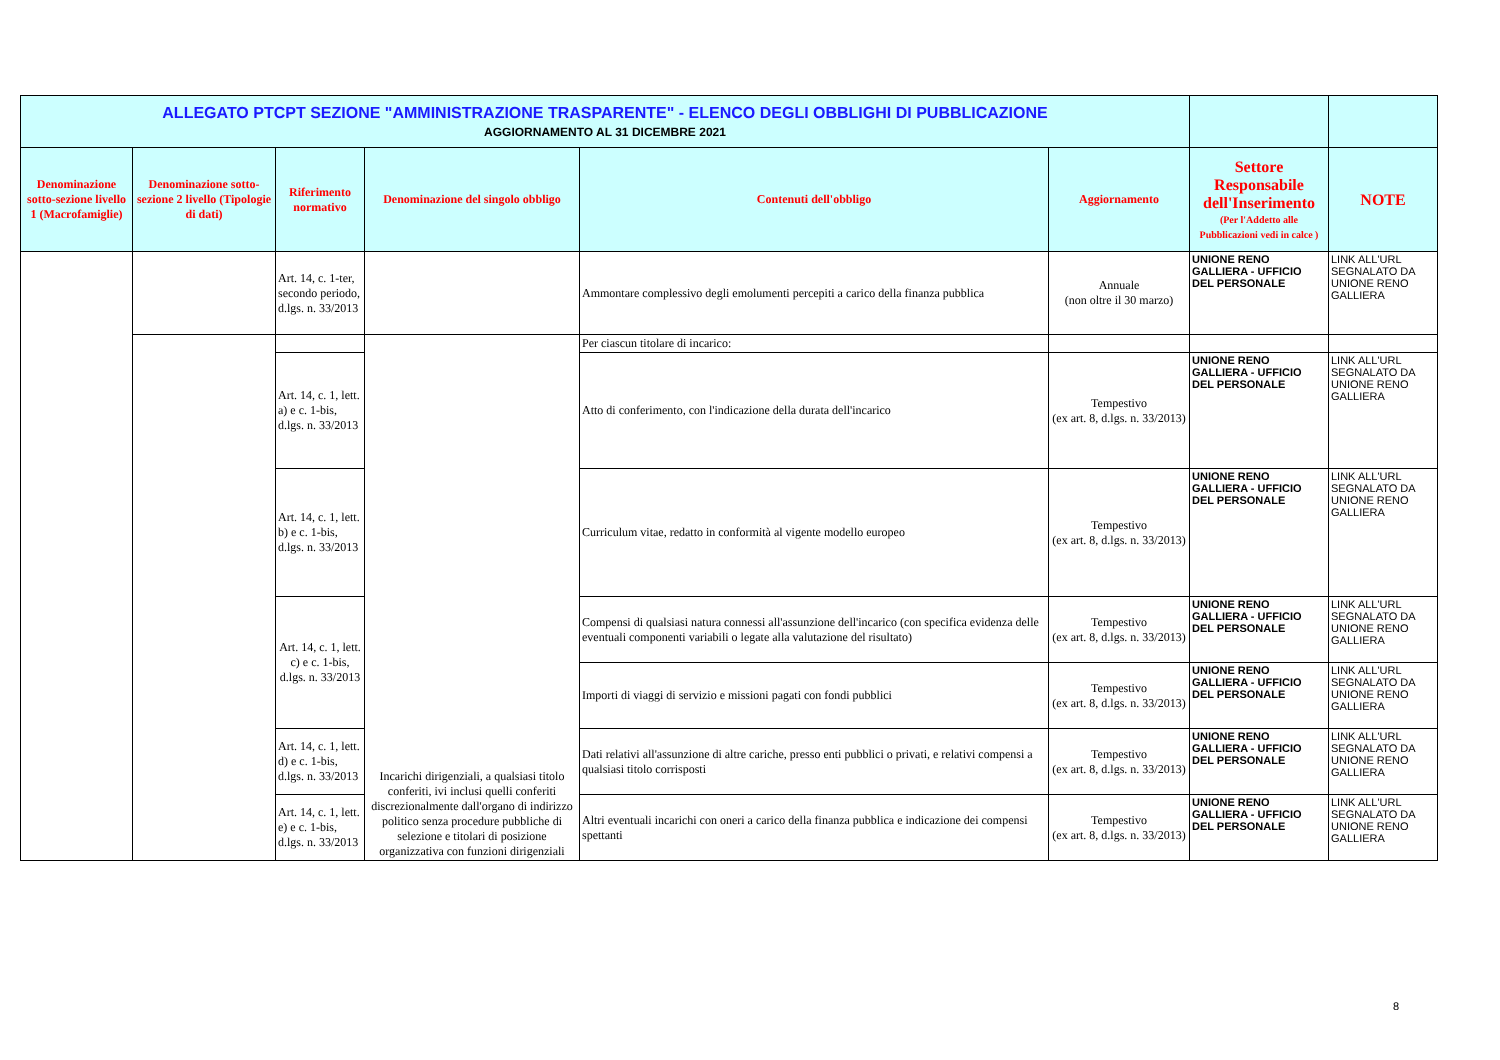| ALLEGATO PTCPT SEZIONE "AMMINISTRAZIONE TRASPARENTE" - ELENCO DEGLI OBBLIGHI DI PUBBLICAZIONE AGGIORNAMENTO AL 31 DICEMBRE 2021 | | | | | | | |
| Denominazione sotto-sezione livello 1 (Macrofamiglie) | Denominazione sotto-sezione 2 livello (Tipologie di dati) | Riferimento normativo | Denominazione del singolo obbligo | Contenuti dell'obbligo | Aggiornamento | Settore Responsabile dell'Inserimento (Per l'Addetto alle Pubblicazioni vedi in calce ) | NOTE |
| | | Art. 14, c. 1-ter, secondo periodo, d.lgs. n. 33/2013 | | Ammontare complessivo degli emolumenti percepiti a carico della finanza pubblica | Annuale (non oltre il 30 marzo) | UNIONE RENO GALLIERA - UFFICIO DEL PERSONALE | LINK ALL'URL SEGNALATO DA UNIONE RENO GALLIERA |
| | | | Incarichi dirigenziali, a qualsiasi titolo conferiti, ivi inclusi quelli conferiti discrezionalmente dall'organo di indirizzo politico senza procedure pubbliche di selezione e titolari di posizione organizzativa con funzioni dirigenziali | Per ciascun titolare di incarico: | | | |
| | | Art. 14, c. 1, lett. a) e c. 1-bis, d.lgs. n. 33/2013 | | Atto di conferimento, con l'indicazione della durata dell'incarico | Tempestivo (ex art. 8, d.lgs. n. 33/2013) | UNIONE RENO GALLIERA - UFFICIO DEL PERSONALE | LINK ALL'URL SEGNALATO DA UNIONE RENO GALLIERA |
| | | Art. 14, c. 1, lett. b) e c. 1-bis, d.lgs. n. 33/2013 | | Curriculum vitae, redatto in conformità al vigente modello europeo | Tempestivo (ex art. 8, d.lgs. n. 33/2013) | UNIONE RENO GALLIERA - UFFICIO DEL PERSONALE | LINK ALL'URL SEGNALATO DA UNIONE RENO GALLIERA |
| | | Art. 14, c. 1, lett. c) e c. 1-bis, d.lgs. n. 33/2013 | | Compensi di qualsiasi natura connessi all'assunzione dell'incarico (con specifica evidenza delle eventuali componenti variabili o legate alla valutazione del risultato) | Tempestivo (ex art. 8, d.lgs. n. 33/2013) | UNIONE RENO GALLIERA - UFFICIO DEL PERSONALE | LINK ALL'URL SEGNALATO DA UNIONE RENO GALLIERA |
| | | | | Importi di viaggi di servizio e missioni pagati con fondi pubblici | Tempestivo (ex art. 8, d.lgs. n. 33/2013) | UNIONE RENO GALLIERA - UFFICIO DEL PERSONALE | LINK ALL'URL SEGNALATO DA UNIONE RENO GALLIERA |
| | | Art. 14, c. 1, lett. d) e c. 1-bis, d.lgs. n. 33/2013 | | Dati relativi all'assunzione di altre cariche, presso enti pubblici o privati, e relativi compensi a qualsiasi titolo corrisposti | Tempestivo (ex art. 8, d.lgs. n. 33/2013) | UNIONE RENO GALLIERA - UFFICIO DEL PERSONALE | LINK ALL'URL SEGNALATO DA UNIONE RENO GALLIERA |
| | | Art. 14, c. 1, lett. e) e c. 1-bis, d.lgs. n. 33/2013 | | Altri eventuali incarichi con oneri a carico della finanza pubblica e indicazione dei compensi spettanti | Tempestivo (ex art. 8, d.lgs. n. 33/2013) | UNIONE RENO GALLIERA - UFFICIO DEL PERSONALE | LINK ALL'URL SEGNALATO DA UNIONE RENO GALLIERA |
8